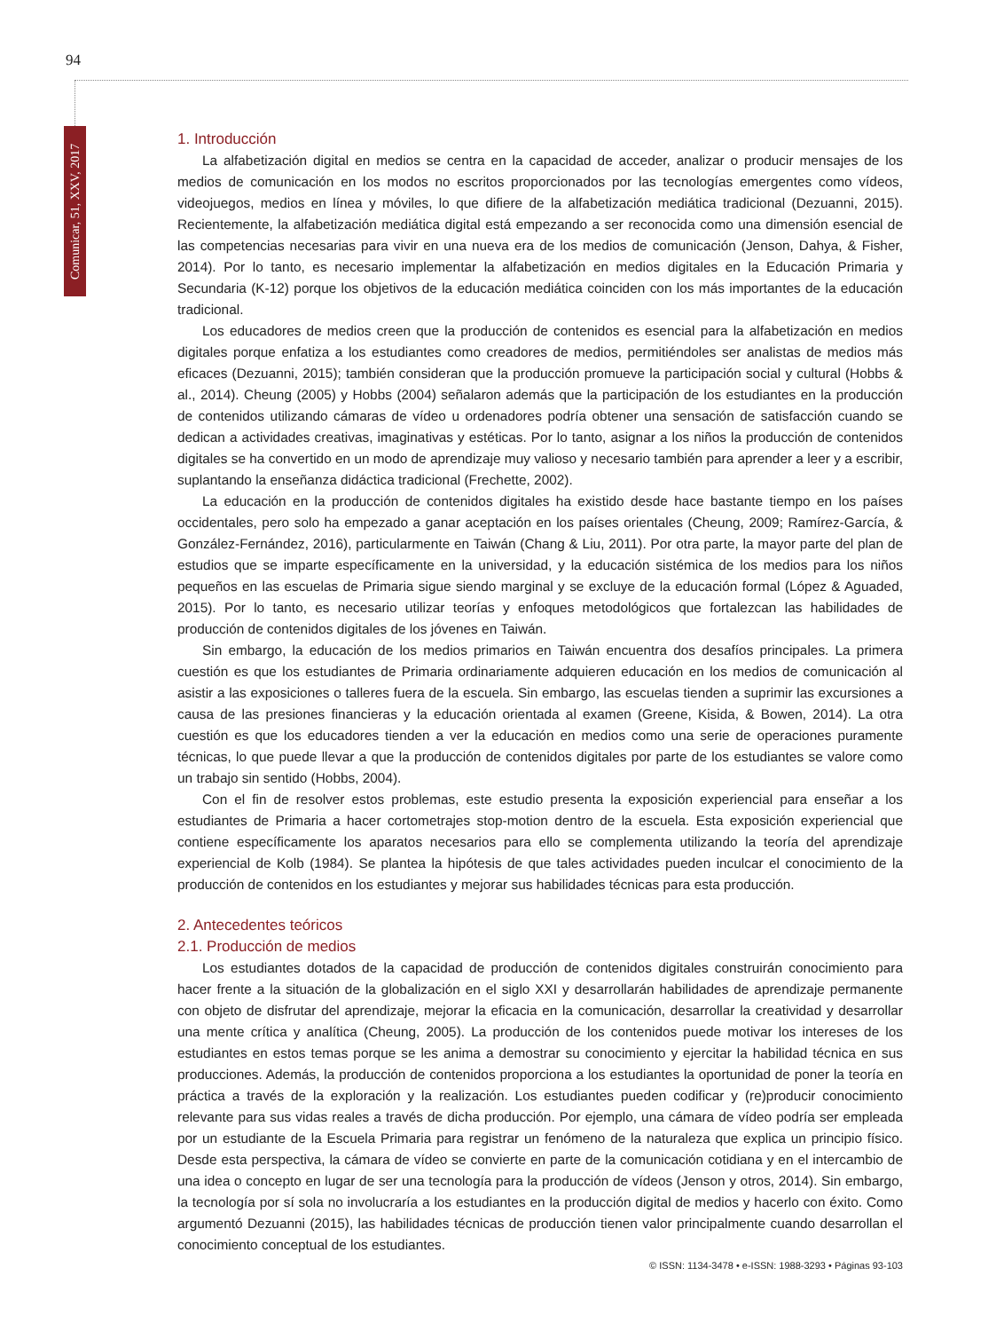94
Comunicar, 51, XXV, 2017
1. Introducción
La alfabetización digital en medios se centra en la capacidad de acceder, analizar o producir mensajes de los medios de comunicación en los modos no escritos proporcionados por las tecnologías emergentes como vídeos, videojuegos, medios en línea y móviles, lo que difiere de la alfabetización mediática tradicional (Dezuanni, 2015). Recientemente, la alfabetización mediática digital está empezando a ser reconocida como una dimensión esencial de las competencias necesarias para vivir en una nueva era de los medios de comunicación (Jenson, Dahya, & Fisher, 2014). Por lo tanto, es necesario implementar la alfabetización en medios digitales en la Educación Primaria y Secundaria (K-12) porque los objetivos de la educación mediática coinciden con los más importantes de la educación tradicional.
Los educadores de medios creen que la producción de contenidos es esencial para la alfabetización en medios digitales porque enfatiza a los estudiantes como creadores de medios, permitiéndoles ser analistas de medios más eficaces (Dezuanni, 2015); también consideran que la producción promueve la participación social y cultural (Hobbs & al., 2014). Cheung (2005) y Hobbs (2004) señalaron además que la participación de los estudiantes en la producción de contenidos utilizando cámaras de vídeo u ordenadores podría obtener una sensación de satisfacción cuando se dedican a actividades creativas, imaginativas y estéticas. Por lo tanto, asignar a los niños la producción de contenidos digitales se ha convertido en un modo de aprendizaje muy valioso y necesario también para aprender a leer y a escribir, suplantando la enseñanza didáctica tradicional (Frechette, 2002).
La educación en la producción de contenidos digitales ha existido desde hace bastante tiempo en los países occidentales, pero solo ha empezado a ganar aceptación en los países orientales (Cheung, 2009; Ramírez-García, & González-Fernández, 2016), particularmente en Taiwán (Chang & Liu, 2011). Por otra parte, la mayor parte del plan de estudios que se imparte específicamente en la universidad, y la educación sistémica de los medios para los niños pequeños en las escuelas de Primaria sigue siendo marginal y se excluye de la educación formal (López & Aguaded, 2015). Por lo tanto, es necesario utilizar teorías y enfoques metodológicos que fortalezcan las habilidades de producción de contenidos digitales de los jóvenes en Taiwán.
Sin embargo, la educación de los medios primarios en Taiwán encuentra dos desafíos principales. La primera cuestión es que los estudiantes de Primaria ordinariamente adquieren educación en los medios de comunicación al asistir a las exposiciones o talleres fuera de la escuela. Sin embargo, las escuelas tienden a suprimir las excursiones a causa de las presiones financieras y la educación orientada al examen (Greene, Kisida, & Bowen, 2014). La otra cuestión es que los educadores tienden a ver la educación en medios como una serie de operaciones puramente técnicas, lo que puede llevar a que la producción de contenidos digitales por parte de los estudiantes se valore como un trabajo sin sentido (Hobbs, 2004).
Con el fin de resolver estos problemas, este estudio presenta la exposición experiencial para enseñar a los estudiantes de Primaria a hacer cortometrajes stop-motion dentro de la escuela. Esta exposición experiencial que contiene específicamente los aparatos necesarios para ello se complementa utilizando la teoría del aprendizaje experiencial de Kolb (1984). Se plantea la hipótesis de que tales actividades pueden inculcar el conocimiento de la producción de contenidos en los estudiantes y mejorar sus habilidades técnicas para esta producción.
2. Antecedentes teóricos
2.1. Producción de medios
Los estudiantes dotados de la capacidad de producción de contenidos digitales construirán conocimiento para hacer frente a la situación de la globalización en el siglo XXI y desarrollarán habilidades de aprendizaje permanente con objeto de disfrutar del aprendizaje, mejorar la eficacia en la comunicación, desarrollar la creatividad y desarrollar una mente crítica y analítica (Cheung, 2005). La producción de los contenidos puede motivar los intereses de los estudiantes en estos temas porque se les anima a demostrar su conocimiento y ejercitar la habilidad técnica en sus producciones. Además, la producción de contenidos proporciona a los estudiantes la oportunidad de poner la teoría en práctica a través de la exploración y la realización. Los estudiantes pueden codificar y (re)producir conocimiento relevante para sus vidas reales a través de dicha producción. Por ejemplo, una cámara de vídeo podría ser empleada por un estudiante de la Escuela Primaria para registrar un fenómeno de la naturaleza que explica un principio físico. Desde esta perspectiva, la cámara de vídeo se convierte en parte de la comunicación cotidiana y en el intercambio de una idea o concepto en lugar de ser una tecnología para la producción de vídeos (Jenson y otros, 2014). Sin embargo, la tecnología por sí sola no involucraría a los estudiantes en la producción digital de medios y hacerlo con éxito. Como argumentó Dezuanni (2015), las habilidades técnicas de producción tienen valor principalmente cuando desarrollan el conocimiento conceptual de los estudiantes.
© ISSN: 1134-3478 • e-ISSN: 1988-3293 • Páginas 93-103